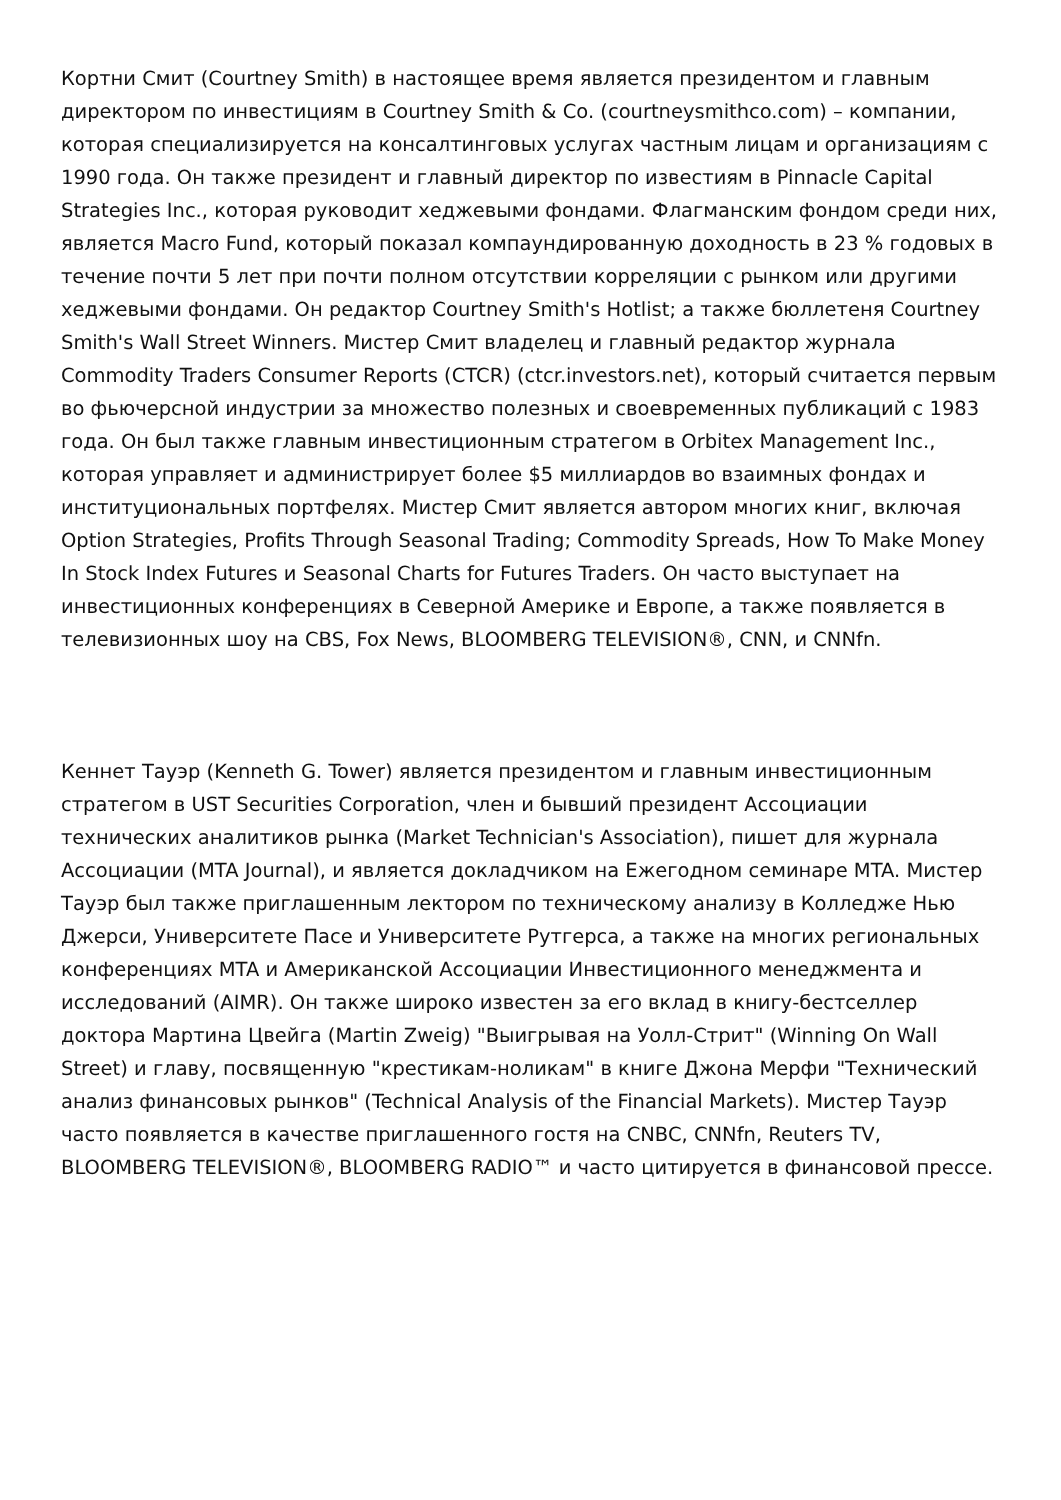Кортни Смит (Courtney Smith) в настоящее время является президентом и главным директором по инвестициям в Courtney Smith & Co. (courtneysmithco.com) – компании, которая специализируется на консалтинговых услугах частным лицам и организациям с 1990 года. Он также президент и главный директор по известиям в Pinnacle Capital Strategies Inc., которая руководит хеджевыми фондами. Флагманским фондом среди них, является Macro Fund, который показал компаундированную доходность в 23 % годовых в течение почти 5 лет при почти полном отсутствии корреляции с рынком или другими хеджевыми фондами. Он редактор Courtney Smith's Hotlist; а также бюллетеня Courtney Smith's Wall Street Winners. Мистер Смит владелец и главный редактор журнала Commodity Traders Consumer Reports (CTCR) (ctcr.investors.net), который считается первым во фьючерсной индустрии за множество полезных и своевременных публикаций с 1983 года. Он был также главным инвестиционным стратегом в Orbitex Management Inc., которая управляет и администрирует более $5 миллиардов во взаимных фондах и институциональных портфелях. Мистер Смит является автором многих книг, включая Option Strategies, Profits Through Seasonal Trading; Commodity Spreads, How To Make Money In Stock Index Futures и Seasonal Charts for Futures Traders. Он часто выступает на инвестиционных конференциях в Северной Америке и Европе, а также появляется в телевизионных шоу на CBS, Fox News, BLOOMBERG TELEVISION®, CNN, и CNNfn.
Кеннет Тауэр (Kenneth G. Tower) является президентом и главным инвестиционным стратегом в UST Securities Corporation, член и бывший президент Ассоциации технических аналитиков рынка (Market Technician's Association), пишет для журнала Ассоциации (MTA Journal), и является докладчиком на Ежегодном семинаре MTA. Мистер Тауэр был также приглашенным лектором по техническому анализу в Колледже Нью Джерси, Университете Пасе и Университете Рутгерса, а также на многих региональных конференциях MTA и Американской Ассоциации Инвестиционного менеджмента и исследований (AIMR). Он также широко известен за его вклад в книгу-бестселлер доктора Мартина Цвейга (Martin Zweig) "Выигрывая на Уолл-Стрит" (Winning On Wall Street) и главу, посвященную "крестикам-ноликам" в книге Джона Мерфи "Технический анализ финансовых рынков" (Technical Analysis of the Financial Markets). Мистер Тауэр часто появляется в качестве приглашенного гостя на CNBC, CNNfn, Reuters TV, BLOOMBERG TELEVISION®, BLOOMBERG RADIO™ и часто цитируется в финансовой прессе.